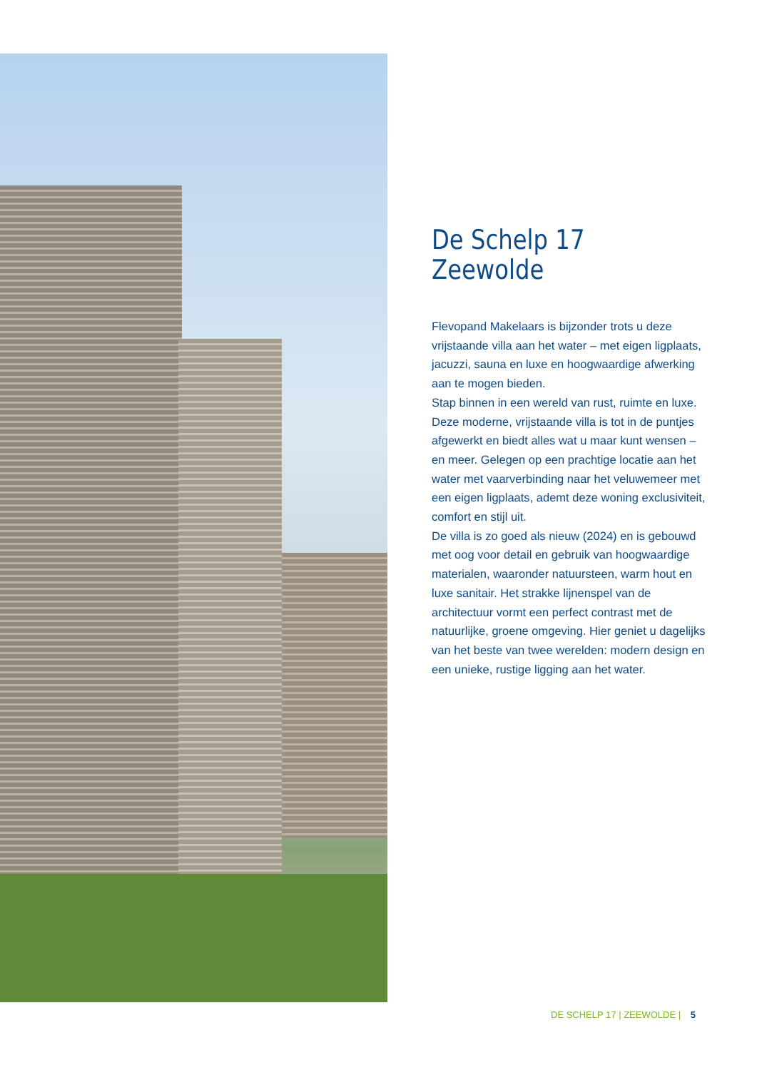De Schelp 17
Zeewolde
Flevopand Makelaars is bijzonder trots u deze vrijstaande villa aan het water – met eigen ligplaats, jacuzzi, sauna en luxe en hoogwaardige afwerking aan te mogen bieden.
Stap binnen in een wereld van rust, ruimte en luxe. Deze moderne, vrijstaande villa is tot in de puntjes afgewerkt en biedt alles wat u maar kunt wensen – en meer. Gelegen op een prachtige locatie aan het water met vaarverbinding naar het veluwemeer met een eigen ligplaats, ademt deze woning exclusiviteit, comfort en stijl uit.
De villa is zo goed als nieuw (2024) en is gebouwd met oog voor detail en gebruik van hoogwaardige materialen, waaronder natuursteen, warm hout en luxe sanitair. Het strakke lijnenspel van de architectuur vormt een perfect contrast met de natuurlijke, groene omgeving. Hier geniet u dagelijks van het beste van twee werelden: modern design en een unieke, rustige ligging aan het water.
DE SCHELP 17 | ZEEWOLDE | 5